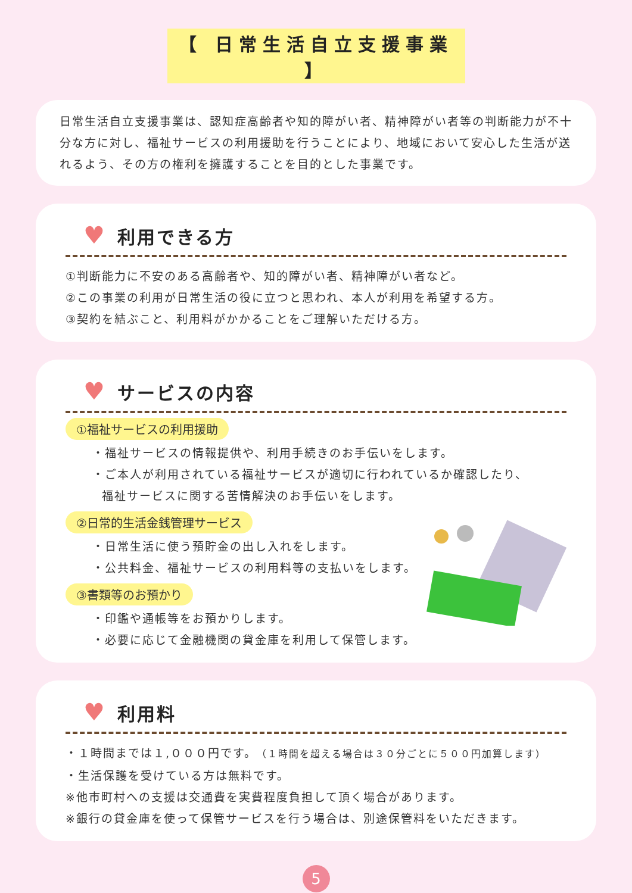【 日常生活自立支援事業 】
日常生活自立支援事業は、認知症高齢者や知的障がい者、精神障がい者等の判断能力が不十分な方に対し、福祉サービスの利用援助を行うことにより、地域において安心した生活が送れるよう、その方の権利を擁護することを目的とした事業です。
♥ 利用できる方
①判断能力に不安のある高齢者や、知的障がい者、精神障がい者など。
②この事業の利用が日常生活の役に立つと思われ、本人が利用を希望する方。
③契約を結ぶこと、利用料がかかることをご理解いただける方。
♥ サービスの内容
①福祉サービスの利用援助
・福祉サービスの情報提供や、利用手続きのお手伝いをします。
・ご本人が利用されている福祉サービスが適切に行われているか確認したり、
福祉サービスに関する苦情解決のお手伝いをします。
②日常的生活金銭管理サービス
・日常生活に使う預貯金の出し入れをします。
・公共料金、福祉サービスの利用料等の支払いをします。
③書類等のお預かり
・印鑑や通帳等をお預かりします。
・必要に応じて金融機関の貸金庫を利用して保管します。
♥ 利用料
・１時間までは１,０００円です。（１時間を超える場合は３０分ごとに５００円加算します）
・生活保護を受けている方は無料です。
※他市町村への支援は交通費を実費程度負担して頂く場合があります。
※銀行の貸金庫を使って保管サービスを行う場合は、別途保管料をいただきます。
5